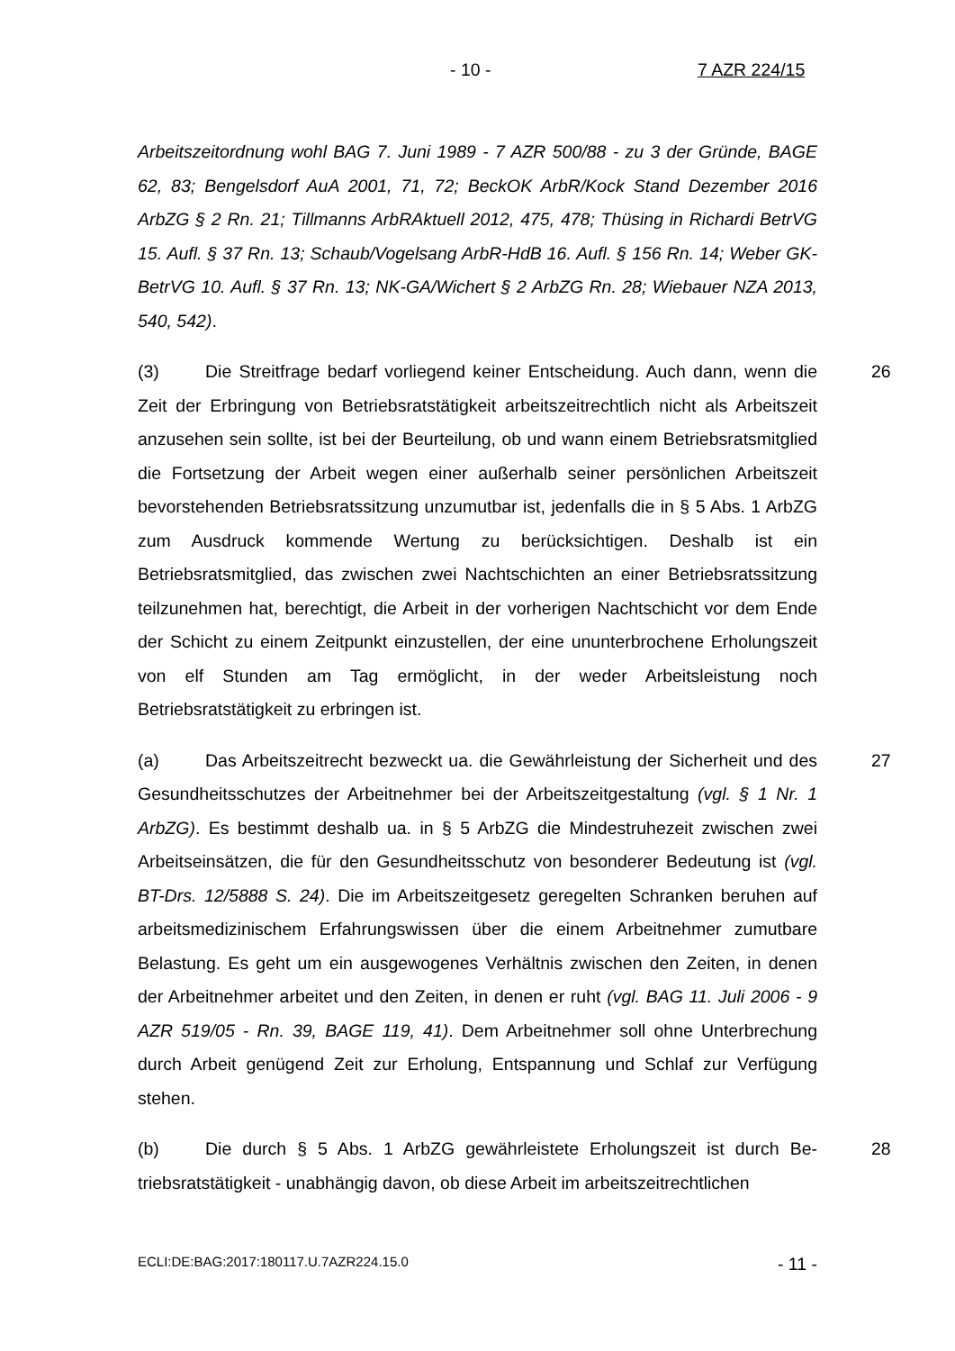- 10 - 7 AZR 224/15
Arbeitszeitordnung wohl BAG 7. Juni 1989 - 7 AZR 500/88 - zu 3 der Gründe, BAGE 62, 83; Bengelsdorf AuA 2001, 71, 72; BeckOK ArbR/Kock Stand Dezember 2016 ArbZG § 2 Rn. 21; Tillmanns ArbRAktuell 2012, 475, 478; Thüsing in Richardi BetrVG 15. Aufl. § 37 Rn. 13; Schaub/Vogelsang ArbR-HdB 16. Aufl. § 156 Rn. 14; Weber GK-BetrVG 10. Aufl. § 37 Rn. 13; NK-GA/Wichert § 2 ArbZG Rn. 28; Wiebauer NZA 2013, 540, 542).
26 (3) Die Streitfrage bedarf vorliegend keiner Entscheidung. Auch dann, wenn die Zeit der Erbringung von Betriebsratstätigkeit arbeitszeitrechtlich nicht als Arbeitszeit anzusehen sein sollte, ist bei der Beurteilung, ob und wann ei­nem Betriebsratsmitglied die Fortsetzung der Arbeit wegen einer außerhalb sei­ner persönlichen Arbeitszeit bevorstehenden Betriebsratssitzung unzumutbar ist, jedenfalls die in § 5 Abs. 1 ArbZG zum Ausdruck kommende Wertung zu berücksichtigen. Deshalb ist ein Betriebsratsmitglied, das zwischen zwei Nacht­schichten an einer Betriebsratssitzung teilzunehmen hat, berechtigt, die Arbeit in der vorherigen Nachtschicht vor dem Ende der Schicht zu einem Zeitpunkt einzustellen, der eine ununterbrochene Erholungszeit von elf Stunden am Tag ermöglicht, in der weder Arbeitsleistung noch Betriebsratstätigkeit zu erbringen ist.
27 (a) Das Arbeitszeitrecht bezweckt ua. die Gewährleistung der Sicherheit und des Gesundheitsschutzes der Arbeitnehmer bei der Arbeitszeitgestaltung (vgl. § 1 Nr. 1 ArbZG). Es bestimmt deshalb ua. in § 5 ArbZG die Mindestruhe­zeit zwischen zwei Arbeitseinsätzen, die für den Gesundheitsschutz von beson­derer Bedeutung ist (vgl. BT-Drs. 12/5888 S. 24). Die im Arbeitszeitgesetz ge­regelten Schranken beruhen auf arbeitsmedizinischem Erfahrungswissen über die einem Arbeitnehmer zumutbare Belastung. Es geht um ein ausgewogenes Verhältnis zwischen den Zeiten, in denen der Arbeitnehmer arbeitet und den Zeiten, in denen er ruht (vgl. BAG 11. Juli 2006 - 9 AZR 519/05 - Rn. 39, BAGE 119, 41). Dem Arbeitnehmer soll ohne Unterbrechung durch Arbeit ge­nügend Zeit zur Erholung, Entspannung und Schlaf zur Verfügung stehen.
28 (b) Die durch § 5 Abs. 1 ArbZG gewährleistete Erholungszeit ist durch Be­triebsratstätigkeit - unabhängig davon, ob diese Arbeit im arbeitszeitrechtlichen
ECLI:DE:BAG:2017:180117.U.7AZR224.15.0 - 11 -